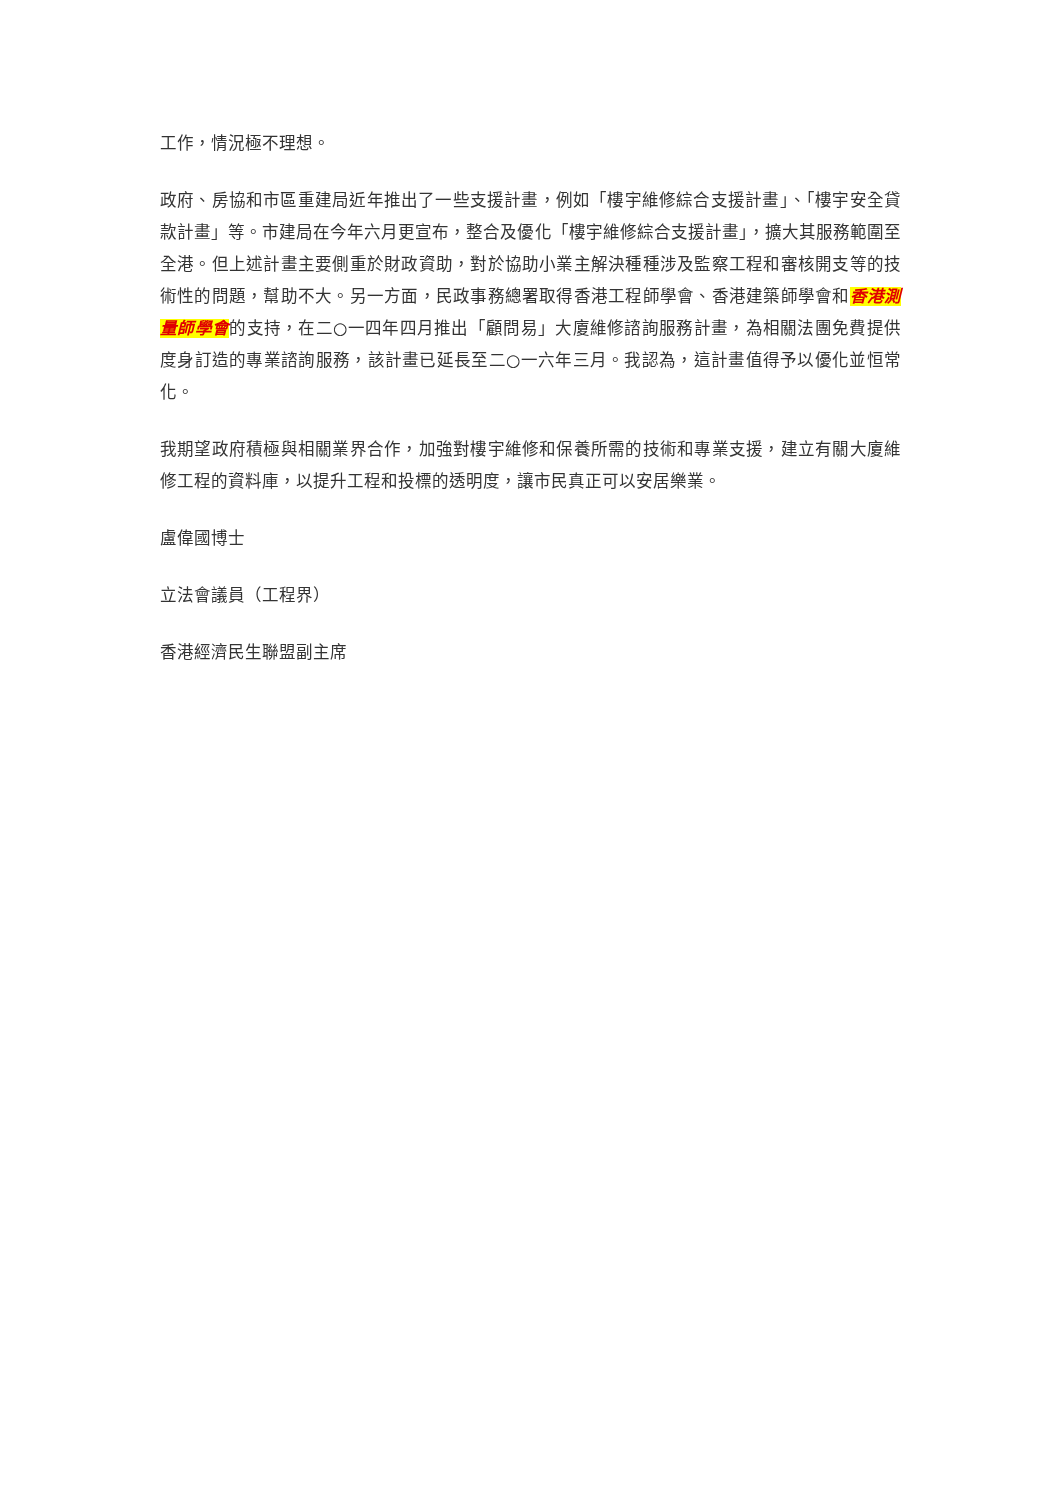工作，情況極不理想。
政府、房協和市區重建局近年推出了一些支援計畫，例如「樓宇維修綜合支援計畫」、「樓宇安全貸款計畫」等。市建局在今年六月更宣布，整合及優化「樓宇維修綜合支援計畫」，擴大其服務範圍至全港。但上述計畫主要側重於財政資助，對於協助小業主解決種種涉及監察工程和審核開支等的技術性的問題，幫助不大。另一方面，民政事務總署取得香港工程師學會、香港建築師學會和香港測量師學會的支持，在二○一四年四月推出「顧問易」大廈維修諮詢服務計畫，為相關法團免費提供度身訂造的專業諮詢服務，該計畫已延長至二○一六年三月。我認為，這計畫值得予以優化並恒常化。
我期望政府積極與相關業界合作，加強對樓宇維修和保養所需的技術和專業支援，建立有關大廈維修工程的資料庫，以提升工程和投標的透明度，讓市民真正可以安居樂業。
盧偉國博士
立法會議員（工程界）
香港經濟民生聯盟副主席